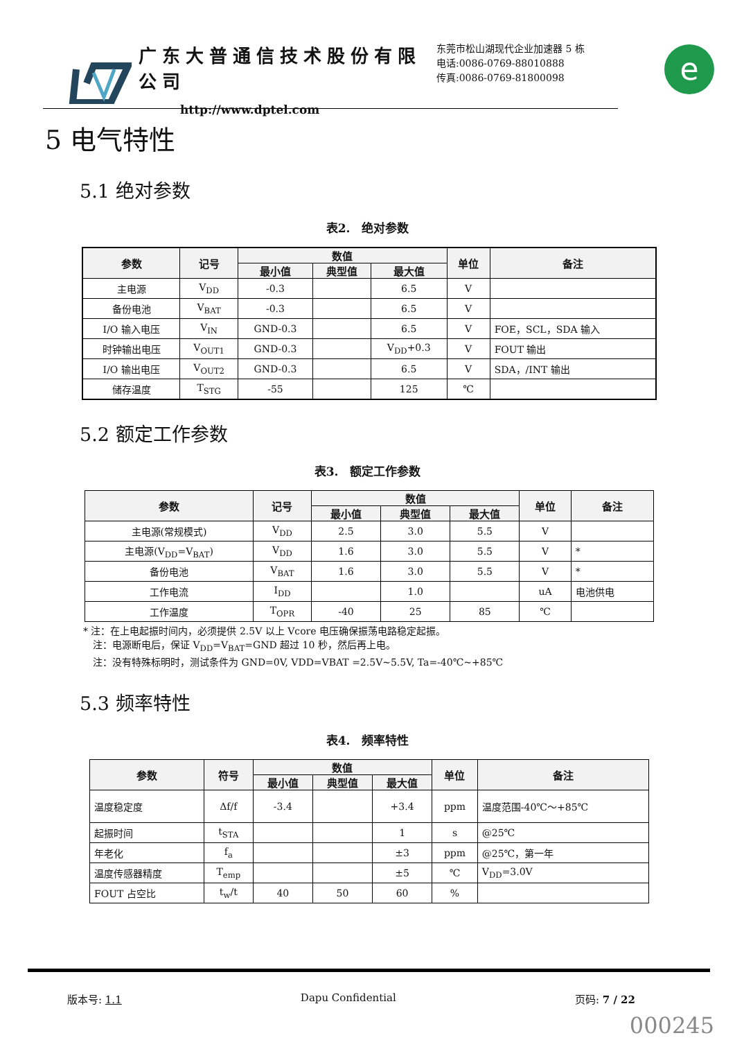广东大普通信技术股份有限公司
http://www.dptel.com
东莞市松山湖现代企业加速器 5 栋
电话:0086-0769-88010888
传真:0086-0769-81800098
e
5 电气特性
5.1 绝对参数
表2.　绝对参数
| 参数 | 记号 | 数值 | | | 单位 | 备注 |
| --- | --- | --- | --- | --- | --- | --- |
| | | 最小值 | 典型值 | 最大值 | | |
| 主电源 | V<sub>DD</sub> | -0.3 | | 6.5 | V | |
| 备份电池 | V<sub>BAT</sub> | -0.3 | | 6.5 | V | |
| I/O 输入电压 | V<sub>IN</sub> | GND-0.3 | | 6.5 | V | FOE，SCL，SDA 输入 |
| 时钟输出电压 | V<sub>OUT1</sub> | GND-0.3 | | V<sub>DD</sub>+0.3 | V | FOUT 输出 |
| I/O 输出电压 | V<sub>OUT2</sub> | GND-0.3 | | 6.5 | V | SDA，/INT 输出 |
| 储存温度 | T<sub>STG</sub> | -55 | | 125 | ℃ | |
5.2 额定工作参数
表3.　额定工作参数
| 参数 | 记号 | 数值 | | | 单位 | 备注 |
| --- | --- | --- | --- | --- | --- | --- |
| | | 最小值 | 典型值 | 最大值 | | |
| 主电源(常规模式) | V<sub>DD</sub> | 2.5 | 3.0 | 5.5 | V | |
| 主电源(V<sub>DD</sub>=V<sub>BAT</sub>) | V<sub>DD</sub> | 1.6 | 3.0 | 5.5 | V | * |
| 备份电池 | V<sub>BAT</sub> | 1.6 | 3.0 | 5.5 | V | * |
| 工作电流 | I<sub>DD</sub> | | 1.0 | | uA | 电池供电 |
| 工作温度 | T<sub>OPR</sub> | -40 | 25 | 85 | ℃ | |
* 注：在上电起振时间内，必须提供 2.5V 以上 Vcore 电压确保振荡电路稳定起振。
　注：电源断电后，保证 V<sub>DD</sub>=V<sub>BAT</sub>=GND 超过 10 秒，然后再上电。
　注：没有特殊标明时，测试条件为 GND=0V, VDD=VBAT =2.5V~5.5V, Ta=-40℃~+85℃
5.3 频率特性
表4.　频率特性
| 参数 | 符号 | 数值 | | | 单位 | 备注 |
| --- | --- | --- | --- | --- | --- | --- |
| | | 最小值 | 典型值 | 最大值 | | |
| 温度稳定度 | Δf/f | -3.4 | | +3.4 | ppm | 温度范围-40℃～+85℃ |
| 起振时间 | t<sub>STA</sub> | | | 1 | s | @25℃ |
| 年老化 | f<sub>a</sub> | | | ±3 | ppm | @25℃，第一年 |
| 温度传感器精度 | T<sub>emp</sub> | | | ±5 | ℃ | V<sub>DD</sub>=3.0V |
| FOUT 占空比 | t<sub>w</sub>/t | 40 | 50 | 60 | % | |
版本号: 1.1 Dapu Confidential 页码: 7 / 22
000245